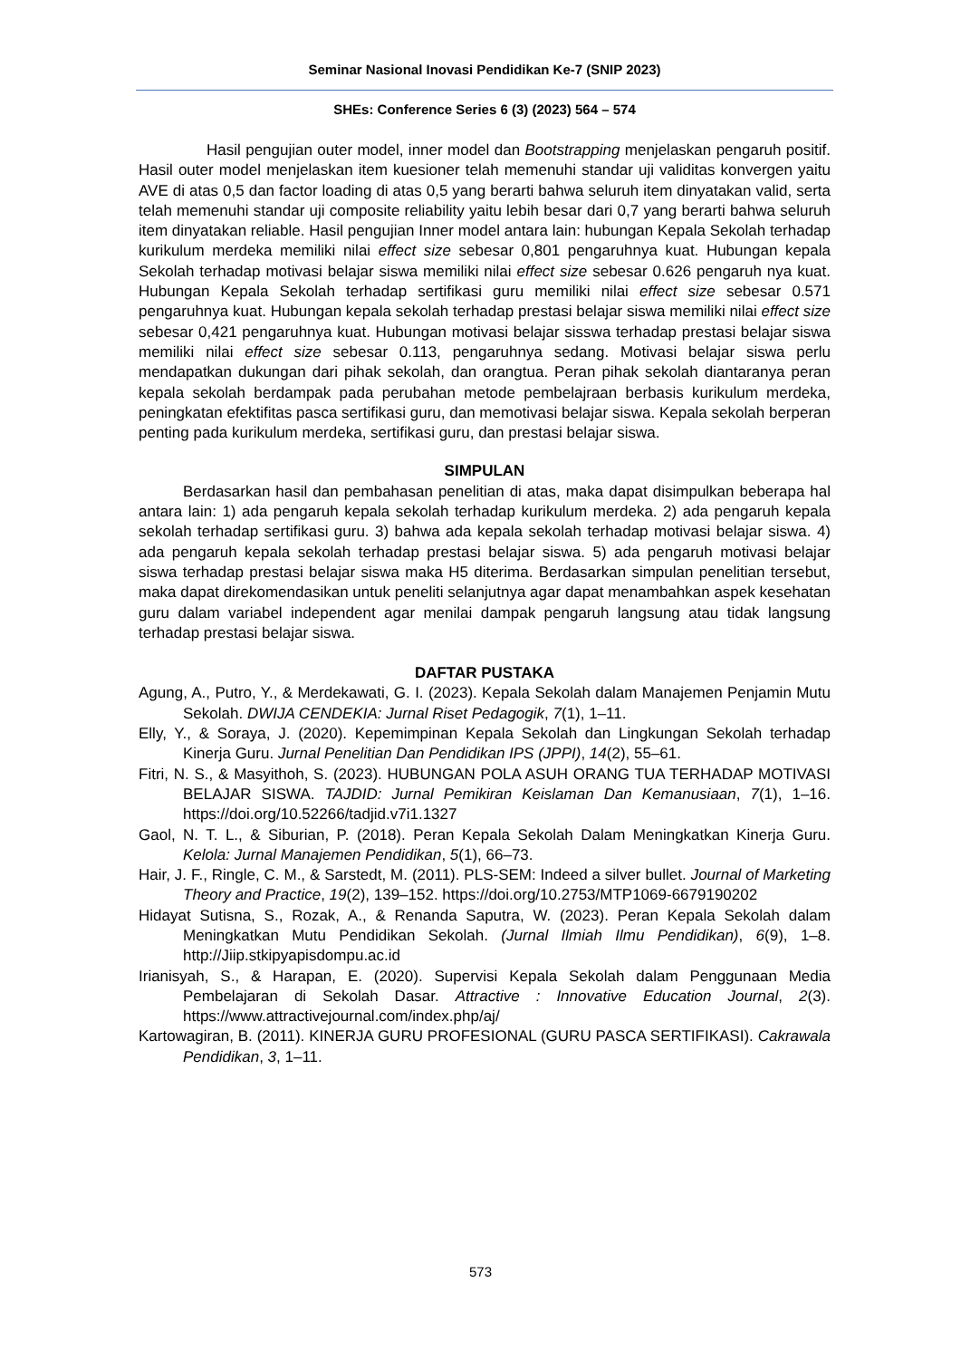Seminar Nasional Inovasi Pendidikan Ke-7 (SNIP 2023)
SHEs: Conference Series 6 (3) (2023) 564 – 574
Hasil pengujian outer model, inner model dan Bootstrapping menjelaskan pengaruh positif. Hasil outer model menjelaskan item kuesioner telah memenuhi standar uji validitas konvergen yaitu AVE di atas 0,5 dan factor loading di atas 0,5 yang berarti bahwa seluruh item dinyatakan valid, serta telah memenuhi standar uji composite reliability yaitu lebih besar dari 0,7 yang berarti bahwa seluruh item dinyatakan reliable. Hasil pengujian Inner model antara lain: hubungan Kepala Sekolah terhadap kurikulum merdeka memiliki nilai effect size sebesar 0,801 pengaruhnya kuat. Hubungan kepala Sekolah terhadap motivasi belajar siswa memiliki nilai effect size sebesar 0.626 pengaruh nya kuat. Hubungan Kepala Sekolah terhadap sertifikasi guru memiliki nilai effect size sebesar 0.571 pengaruhnya kuat. Hubungan kepala sekolah terhadap prestasi belajar siswa memiliki nilai effect size sebesar 0,421 pengaruhnya kuat. Hubungan motivasi belajar sisswa terhadap prestasi belajar siswa memiliki nilai effect size sebesar 0.113, pengaruhnya sedang. Motivasi belajar siswa perlu mendapatkan dukungan dari pihak sekolah, dan orangtua. Peran pihak sekolah diantaranya peran kepala sekolah berdampak pada perubahan metode pembelajraan berbasis kurikulum merdeka, peningkatan efektifitas pasca sertifikasi guru, dan memotivasi belajar siswa. Kepala sekolah berperan penting pada kurikulum merdeka, sertifikasi guru, dan prestasi belajar siswa.
SIMPULAN
Berdasarkan hasil dan pembahasan penelitian di atas, maka dapat disimpulkan beberapa hal antara lain: 1) ada pengaruh kepala sekolah terhadap kurikulum merdeka. 2) ada pengaruh kepala sekolah terhadap sertifikasi guru. 3) bahwa ada kepala sekolah terhadap motivasi belajar siswa. 4) ada pengaruh kepala sekolah terhadap prestasi belajar siswa. 5) ada pengaruh motivasi belajar siswa terhadap prestasi belajar siswa maka H5 diterima. Berdasarkan simpulan penelitian tersebut, maka dapat direkomendasikan untuk peneliti selanjutnya agar dapat menambahkan aspek kesehatan guru dalam variabel independent agar menilai dampak pengaruh langsung atau tidak langsung terhadap prestasi belajar siswa.
DAFTAR PUSTAKA
Agung, A., Putro, Y., & Merdekawati, G. I. (2023). Kepala Sekolah dalam Manajemen Penjamin Mutu Sekolah. DWIJA CENDEKIA: Jurnal Riset Pedagogik, 7(1), 1–11.
Elly, Y., & Soraya, J. (2020). Kepemimpinan Kepala Sekolah dan Lingkungan Sekolah terhadap Kinerja Guru. Jurnal Penelitian Dan Pendidikan IPS (JPPI), 14(2), 55–61.
Fitri, N. S., & Masyithoh, S. (2023). HUBUNGAN POLA ASUH ORANG TUA TERHADAP MOTIVASI BELAJAR SISWA. TAJDID: Jurnal Pemikiran Keislaman Dan Kemanusiaan, 7(1), 1–16. https://doi.org/10.52266/tadjid.v7i1.1327
Gaol, N. T. L., & Siburian, P. (2018). Peran Kepala Sekolah Dalam Meningkatkan Kinerja Guru. Kelola: Jurnal Manajemen Pendidikan, 5(1), 66–73.
Hair, J. F., Ringle, C. M., & Sarstedt, M. (2011). PLS-SEM: Indeed a silver bullet. Journal of Marketing Theory and Practice, 19(2), 139–152. https://doi.org/10.2753/MTP1069-6679190202
Hidayat Sutisna, S., Rozak, A., & Renanda Saputra, W. (2023). Peran Kepala Sekolah dalam Meningkatkan Mutu Pendidikan Sekolah. (Jurnal Ilmiah Ilmu Pendidikan), 6(9), 1–8. http://Jiip.stkipyapisdompu.ac.id
Irianisyah, S., & Harapan, E. (2020). Supervisi Kepala Sekolah dalam Penggunaan Media Pembelajaran di Sekolah Dasar. Attractive : Innovative Education Journal, 2(3). https://www.attractivejournal.com/index.php/aj/
Kartowagiran, B. (2011). KINERJA GURU PROFESIONAL (GURU PASCA SERTIFIKASI). Cakrawala Pendidikan, 3, 1–11.
573